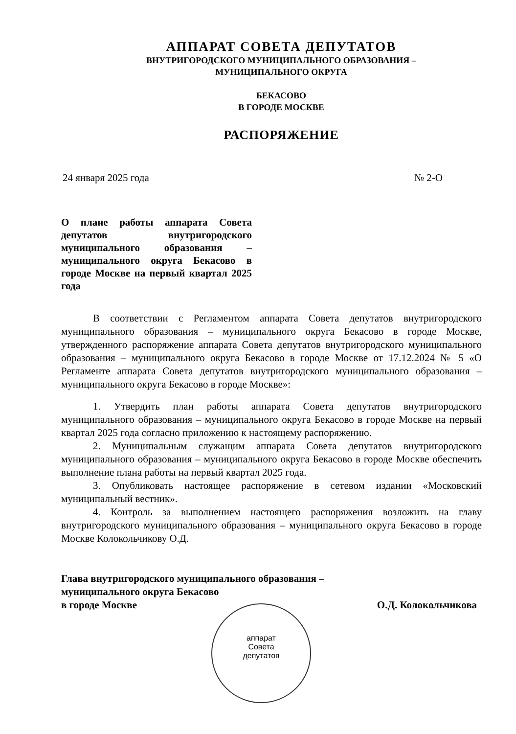АППАРАТ СОВЕТА ДЕПУТАТОВ
ВНУТРИГОРОДСКОГО МУНИЦИПАЛЬНОГО ОБРАЗОВАНИЯ –
МУНИЦИПАЛЬНОГО ОКРУГА
БЕКАСОВО
В ГОРОДЕ МОСКВЕ
РАСПОРЯЖЕНИЕ
24 января 2025 года № 2-О
О плане работы аппарата Совета депутатов внутригородского муниципального образования – муниципального округа Бекасово в городе Москве на первый квартал 2025 года
В соответствии с Регламентом аппарата Совета депутатов внутригородского муниципального образования – муниципального округа Бекасово в городе Москве, утвержденного распоряжение аппарата Совета депутатов внутригородского муниципального образования – муниципального округа Бекасово в городе Москве от 17.12.2024 № 5 «О Регламенте аппарата Совета депутатов внутригородского муниципального образования – муниципального округа Бекасово в городе Москве»:
1. Утвердить план работы аппарата Совета депутатов внутригородского муниципального образования – муниципального округа Бекасово в городе Москве на первый квартал 2025 года согласно приложению к настоящему распоряжению.
2. Муниципальным служащим аппарата Совета депутатов внутригородского муниципального образования – муниципального округа Бекасово в городе Москве обеспечить выполнение плана работы на первый квартал 2025 года.
3. Опубликовать настоящее распоряжение в сетевом издании «Московский муниципальный вестник».
4. Контроль за выполнением настоящего распоряжения возложить на главу внутригородского муниципального образования – муниципального округа Бекасово в городе Москве Колокольчикову О.Д.
Глава внутригородского муниципального образования –
муниципального округа Бекасово
в городе Москве
О.Д. Колокольчикова
аппарат
Совета
депутатов